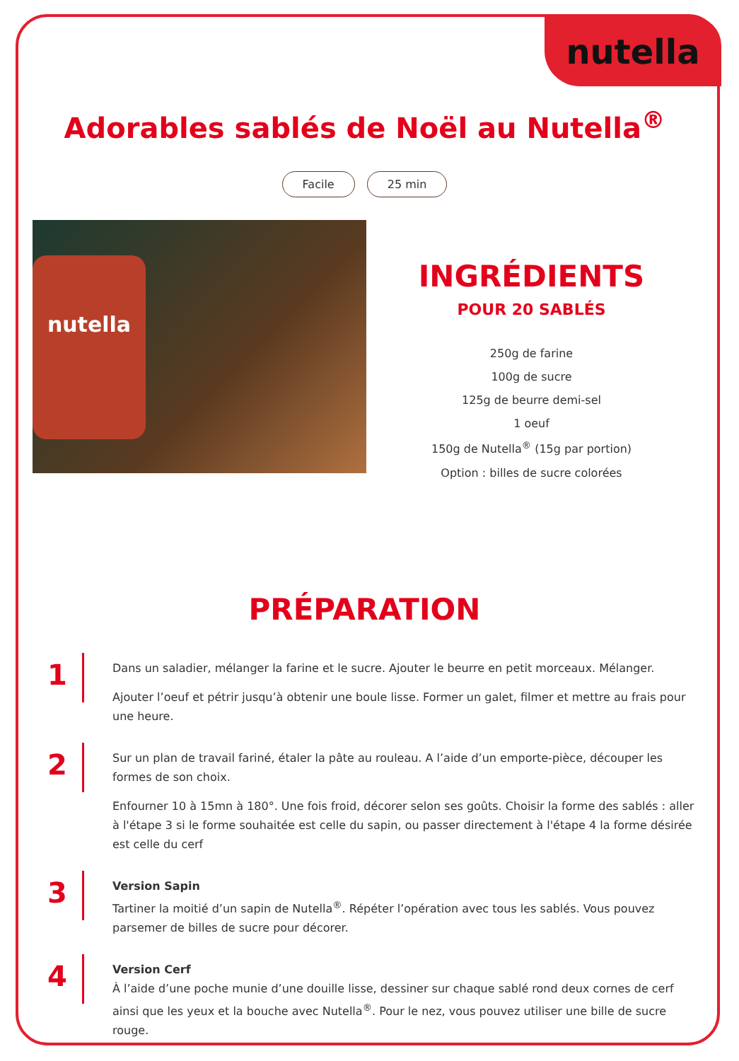nutella
Adorables sablés de Noël au Nutella<sup>®</sup>
Facile 25 min
nutella
INGRÉDIENTS
POUR 20 SABLÉS
250g de farine
100g de sucre
125g de beurre demi-sel
1 oeuf
150g de Nutella<sup>®</sup> (15g par portion)
Option : billes de sucre colorées
PRÉPARATION
1
Dans un saladier, mélanger la farine et le sucre. Ajouter le beurre en petit morceaux. Mélanger.
Ajouter l’oeuf et pétrir jusqu’à obtenir une boule lisse. Former un galet, filmer et mettre au frais pour une heure.
2
Sur un plan de travail fariné, étaler la pâte au rouleau. A l’aide d’un emporte-pièce, découper les formes de son choix.
Enfourner 10 à 15mn à 180°. Une fois froid, décorer selon ses goûts. Choisir la forme des sablés : aller à l'étape 3 si le forme souhaitée est celle du sapin, ou passer directement à l'étape 4 la forme désirée est celle du cerf
3
Version Sapin
Tartiner la moitié d’un sapin de Nutella<sup>®</sup>. Répéter l’opération avec tous les sablés. Vous pouvez parsemer de billes de sucre pour décorer.
4
Version Cerf
À l’aide d’une poche munie d’une douille lisse, dessiner sur chaque sablé rond deux cornes de cerf ainsi que les yeux et la bouche avec Nutella<sup>®</sup>. Pour le nez, vous pouvez utiliser une bille de sucre rouge.